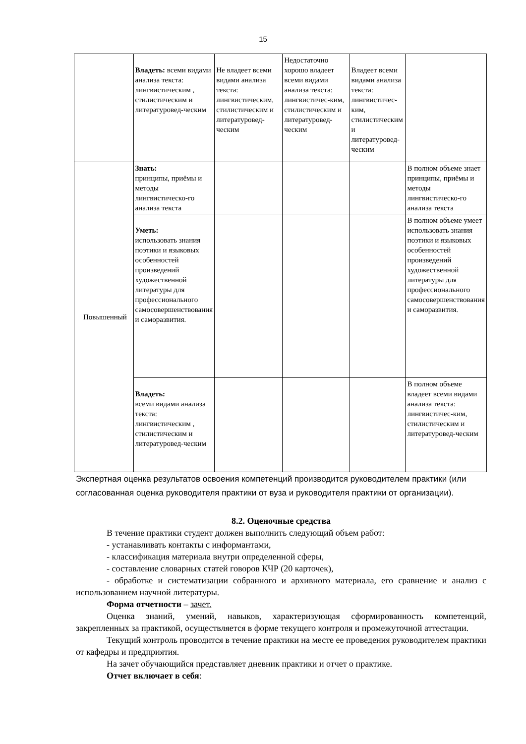15
| | Владеть: всеми видами анализа текста: лингвистическим , стилистическим и литературовед-ческим | Не владеет всеми видами анализа текста: лингвистическим, стилистическим и литературовед-ческим | Недостаточно хорошо владеет всеми видами анализа текста: лингвистичес-ким, стилистическим и литературовед-ческим | Владеет всеми видами анализа текста: лингвистичес- ким, стилистическим и литературовед-ческим | |
| Повышенный | Знать: принципы, приёмы и методы лингвистическо-го анализа текста | | | | В полном объеме знает принципы, приёмы и методы лингвистическо-го анализа текста |
| | Уметь: использовать знания поэтики и языковых особенностей произведений художественной литературы для профессионального самосовершенствования и саморазвития. | | | | В полном объеме умеет использовать знания поэтики и языковых особенностей произведений художественной литературы для профессионального самосовершенствования и саморазвития. |
| | Владеть: всеми видами анализа текста: лингвистическим , стилистическим и литературовед-ческим | | | | В полном объеме владеет всеми видами анализа текста: лингвистичес-ким, стилистическим и литературовед-ческим |
Экспертная оценка результатов освоения компетенций производится руководителем практики (или согласованная оценка руководителя практики от вуза и руководителя практики от организации).
8.2. Оценочные средства
В течение практики студент должен выполнить следующий объем работ:
- устанавливать контакты с информантами,
- классификация материала внутри определенной сферы,
- составление словарных статей говоров КЧР (20 карточек),
- обработке и систематизации собранного и архивного материала, его сравнение и анализ с использованием научной литературы.
Форма отчетности – зачет.
Оценка знаний, умений, навыков, характеризующая сформированность компетенций, закрепленных за практикой, осуществляется в форме текущего контроля и промежуточной аттестации.
Текущий контроль проводится в течение практики на месте ее проведения руководителем практики от кафедры и предприятия.
На зачет обучающийся представляет дневник практики и отчет о практике.
Отчет включает в себя: